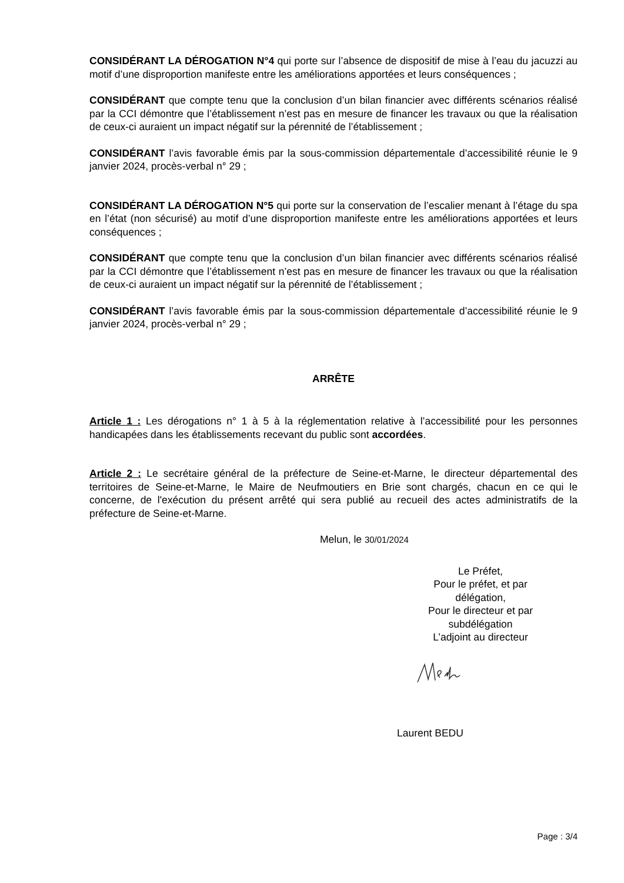CONSIDÉRANT LA DÉROGATION N°4 qui porte sur l’absence de dispositif de mise à l’eau du jacuzzi au motif d’une disproportion manifeste entre les améliorations apportées et leurs conséquences ;
CONSIDÉRANT que compte tenu que la conclusion d’un bilan financier avec différents scénarios réalisé par la CCI démontre que l’établissement n’est pas en mesure de financer les travaux ou que la réalisation de ceux-ci auraient un impact négatif sur la pérennité de l’établissement ;
CONSIDÉRANT l’avis favorable émis par la sous-commission départementale d’accessibilité réunie le 9 janvier 2024, procès-verbal n° 29 ;
CONSIDÉRANT LA DÉROGATION N°5 qui porte sur la conservation de l’escalier menant à l’étage du spa en l’état (non sécurisé) au motif d’une disproportion manifeste entre les améliorations apportées et leurs conséquences ;
CONSIDÉRANT que compte tenu que la conclusion d’un bilan financier avec différents scénarios réalisé par la CCI démontre que l’établissement n’est pas en mesure de financer les travaux ou que la réalisation de ceux-ci auraient un impact négatif sur la pérennité de l’établissement ;
CONSIDÉRANT l’avis favorable émis par la sous-commission départementale d’accessibilité réunie le 9 janvier 2024, procès-verbal n° 29 ;
ARRÊTE
Article 1 : Les dérogations n° 1 à 5 à la réglementation relative à l’accessibilité pour les personnes handicapées dans les établissements recevant du public sont accordées.
Article 2 : Le secrétaire général de la préfecture de Seine-et-Marne, le directeur départemental des territoires de Seine-et-Marne, le Maire de Neufmoutiers en Brie sont chargés, chacun en ce qui le concerne, de l'exécution du présent arrêté qui sera publié au recueil des actes administratifs de la préfecture de Seine-et-Marne.
Melun, le 30/01/2024
Le Préfet,
Pour le préfet, et par délégation,
Pour le directeur et par subdélégation
L’adjoint au directeur
Laurent BEDU
Page : 3/4